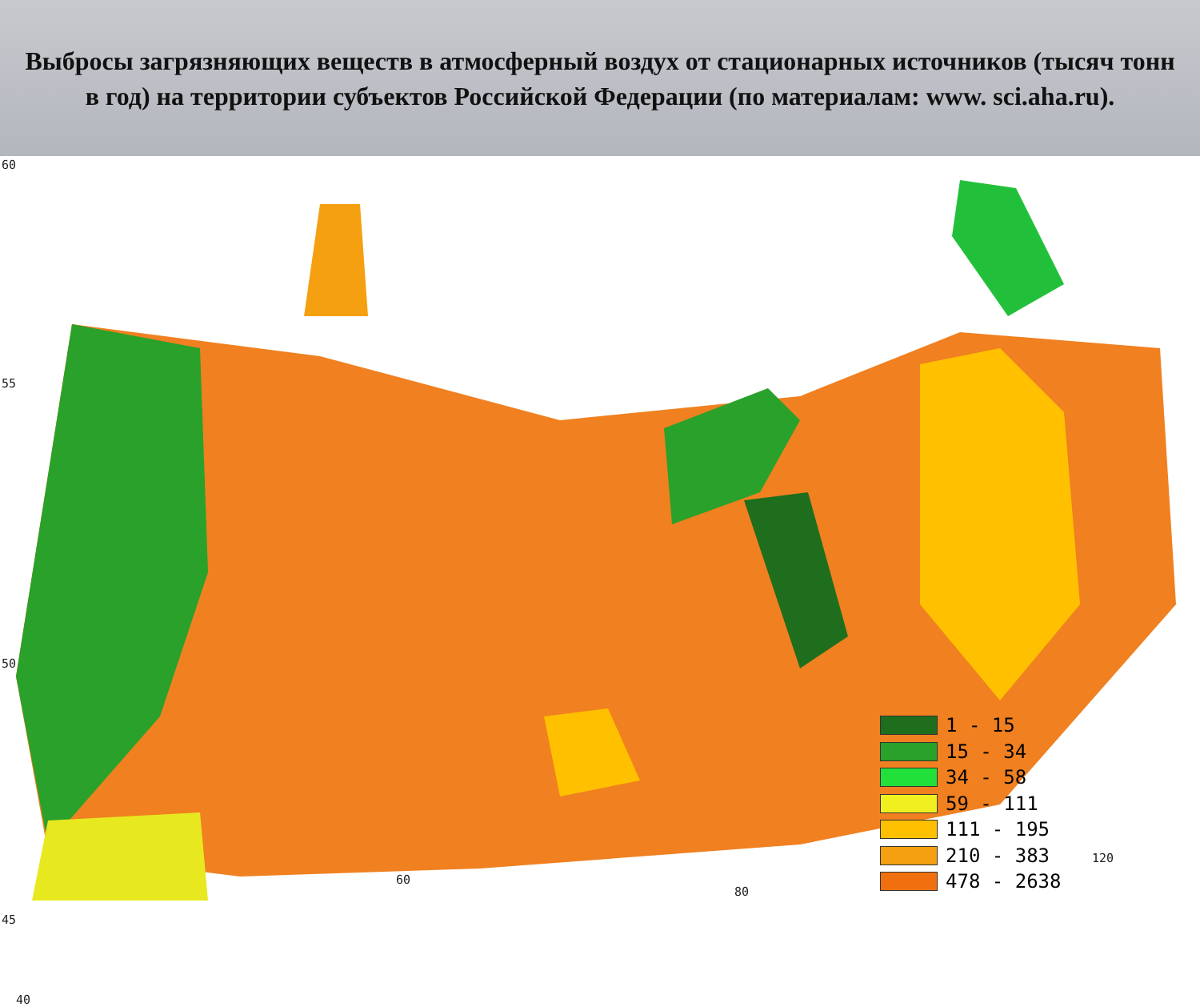Выбросы загрязняющих веществ в атмосферный воздух от стационарных источников (тысяч тонн в год) на территории субъектов Российской Федерации (по материалам: www. sci.aha.ru).
60
55
50
45
40
60
80
120
1 - 15
15 - 34
34 - 58
59 - 111
111 - 195
210 - 383
478 - 2638